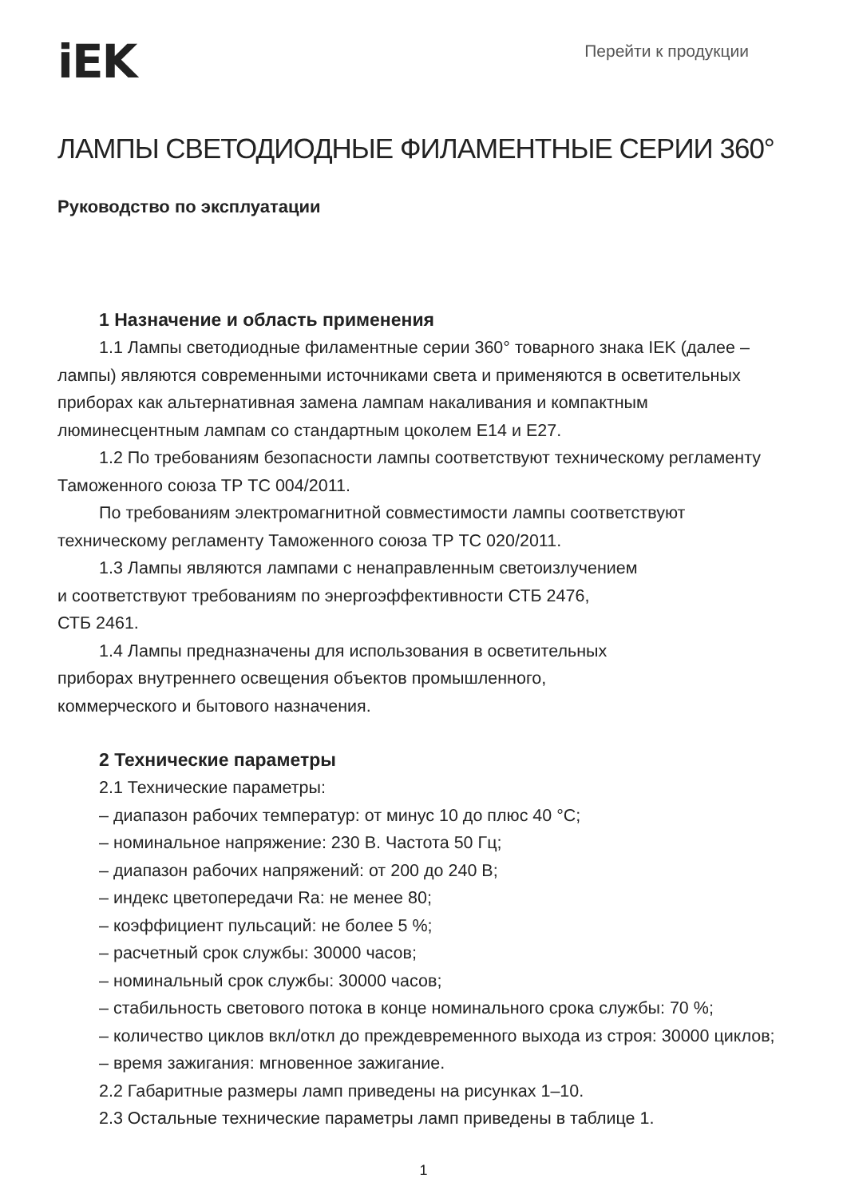iEK
Перейти к продукции
ЛАМПЫ СВЕТОДИОДНЫЕ ФИЛАМЕНТНЫЕ СЕРИИ 360°
Руководство по эксплуатации
1 Назначение и область применения
1.1 Лампы светодиодные филаментные серии 360° товарного знака IEK (далее – лампы) являются современными источниками света и применяются в осветительных приборах как альтернативная замена лампам накаливания и компактным люминесцентным лампам со стандартным цоколем E14 и E27.
1.2 По требованиям безопасности лампы соответствуют техническому регламенту Таможенного союза ТР ТС 004/2011.
По требованиям электромагнитной совместимости лампы соответствуют техническому регламенту Таможенного союза ТР ТС 020/2011.
1.3 Лампы являются лампами с ненаправленным светоизлучением
и соответствуют требованиям по энергоэффективности СТБ 2476,
СТБ 2461.
1.4 Лампы предназначены для использования в осветительных
приборах внутреннего освещения объектов промышленного,
коммерческого и бытового назначения.
2 Технические параметры
2.1 Технические параметры:
– диапазон рабочих температур: от минус 10 до плюс 40 °С;
– номинальное напряжение: 230 В. Частота 50 Гц;
– диапазон рабочих напряжений: от 200 до 240 В;
– индекс цветопередачи Ra: не менее 80;
– коэффициент пульсаций: не более 5 %;
– расчетный срок службы: 30000 часов;
– номинальный срок службы: 30000 часов;
– стабильность светового потока в конце номинального срока службы: 70 %;
– количество циклов вкл/откл до преждевременного выхода из строя: 30000 циклов;
– время зажигания: мгновенное зажигание.
2.2 Габаритные размеры ламп приведены на рисунках 1–10.
2.3 Остальные технические параметры ламп приведены в таблице 1.
1